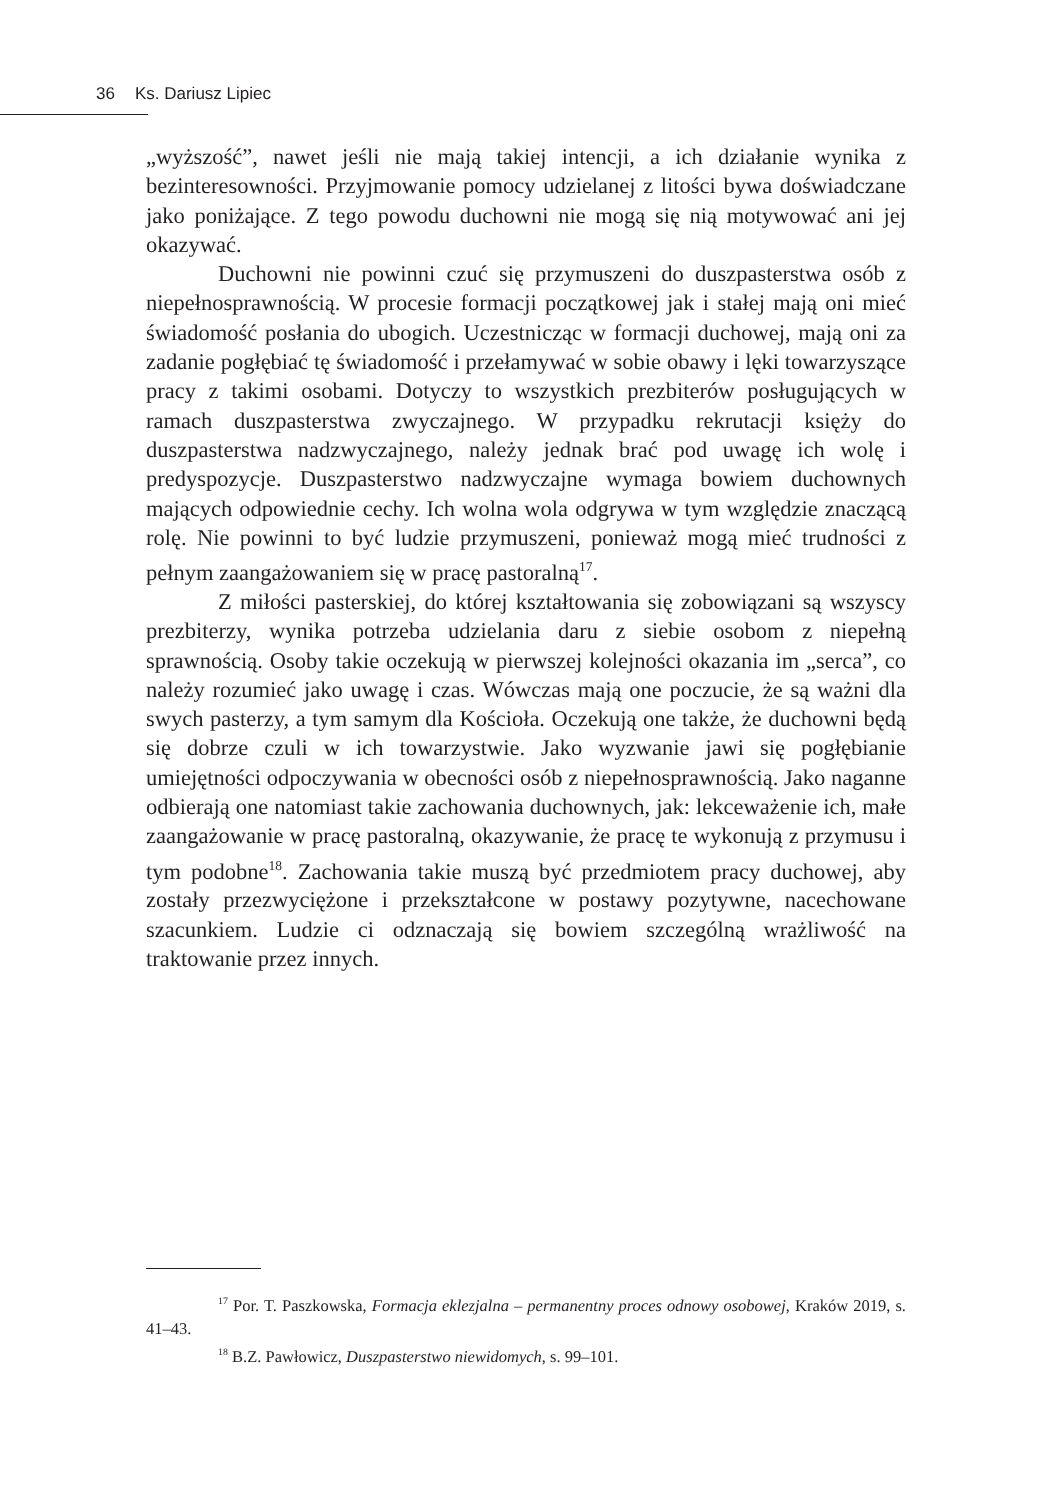36 Ks. Dariusz Lipiec
„wyższość”, nawet jeśli nie mają takiej intencji, a ich działanie wynika z bezinteresowności. Przyjmowanie pomocy udzielanej z litości bywa doświadczane jako poniżające. Z tego powodu duchowni nie mogą się nią motywować ani jej okazywać.
Duchowni nie powinni czuć się przymuszeni do duszpasterstwa osób z niepełnosprawnością. W procesie formacji początkowej jak i stałej mają oni mieć świadomość posłania do ubogich. Uczestnicząc w formacji duchowej, mają oni za zadanie pogłębiać tę świadomość i przełamywać w sobie obawy i lęki towarzyszące pracy z takimi osobami. Dotyczy to wszystkich prezbiterów posługujących w ramach duszpasterstwa zwyczajnego. W przypadku rekrutacji księży do duszpasterstwa nadzwyczajnego, należy jednak brać pod uwagę ich wolę i predyspozycje. Duszpasterstwo nadzwyczajne wymaga bowiem duchownych mających odpowiednie cechy. Ich wolna wola odgrywa w tym względzie znaczącą rolę. Nie powinni to być ludzie przymuszeni, ponieważ mogą mieć trudności z pełnym zaangażowaniem się w pracę pastoralną<sup>17</sup>.
Z miłości pasterskiej, do której kształtowania się zobowiązani są wszyscy prezbiterzy, wynika potrzeba udzielania daru z siebie osobom z niepełną sprawnością. Osoby takie oczekują w pierwszej kolejności okazania im „serca”, co należy rozumieć jako uwagę i czas. Wówczas mają one poczucie, że są ważni dla swych pasterzy, a tym samym dla Kościoła. Oczekują one także, że duchowni będą się dobrze czuli w ich towarzystwie. Jako wyzwanie jawi się pogłębianie umiejętności odpoczywania w obecności osób z niepełnosprawnością. Jako naganne odbierają one natomiast takie zachowania duchownych, jak: lekceważenie ich, małe zaangażowanie w pracę pastoralną, okazywanie, że pracę te wykonują z przymusu i tym podobne<sup>18</sup>. Zachowania takie muszą być przedmiotem pracy duchowej, aby zostały przezwyciężone i przekształcone w postawy pozytywne, nacechowane szacunkiem. Ludzie ci odznaczają się bowiem szczególną wrażliwość na traktowanie przez innych.
<sup>17</sup> Por. T. Paszkowska, Formacja eklezjalna – permanentny proces odnowy osobowej, Kraków 2019, s. 41–43.
<sup>18</sup> B.Z. Pawłowicz, Duszpasterstwo niewidomych, s. 99–101.